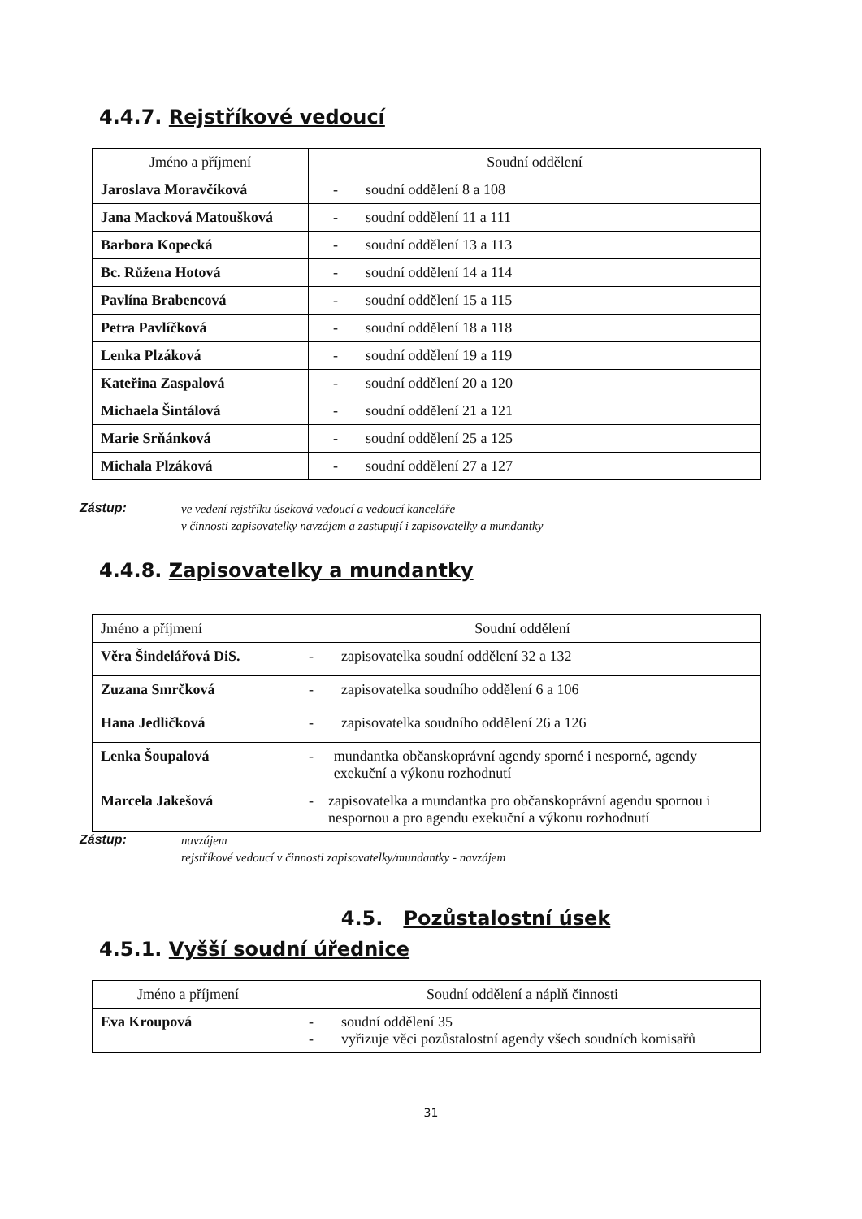4.4.7. Rejstříkové vedoucí
| Jméno a příjmení | Soudní oddělení |
| --- | --- |
| Jaroslava Moravčíková | - soudní oddělení 8 a 108 |
| Jana Macková Matoušková | - soudní oddělení 11 a 111 |
| Barbora Kopecká | - soudní oddělení 13 a 113 |
| Bc. Růžena Hotová | - soudní oddělení 14 a 114 |
| Pavlína Brabencová | - soudní oddělení 15 a 115 |
| Petra Pavlíčková | - soudní oddělení 18 a 118 |
| Lenka Plzáková | - soudní oddělení 19 a 119 |
| Kateřina Zaspalová | - soudní oddělení 20 a 120 |
| Michaela Šintálová | - soudní oddělení 21 a 121 |
| Marie Srňánková | - soudní oddělení 25 a 125 |
| Michala Plzáková | - soudní oddělení 27 a 127 |
Zástup: ve vedení rejstříku úseková vedoucí a vedoucí kanceláře
v činnosti zapisovatelky navzájem a zastupují i zapisovatelky a mundantky
4.4.8. Zapisovatelky a mundantky
| Jméno a příjmení | Soudní oddělení |
| --- | --- |
| Věra Šindelářová DiS. | - zapisovatelka soudní oddělení 32 a 132 |
| Zuzana Smrčková | - zapisovatelka soudního oddělení 6 a 106 |
| Hana Jedličková | - zapisovatelka soudního oddělení 26 a 126 |
| Lenka Šoupalová | - mundantka občanskoprávní agendy sporné i nesporné, agendy exekuční a výkonu rozhodnutí |
| Marcela Jakešová | - zapisovatelka a mundantka pro občanskoprávní agendu spornou i nespornou a pro agendu exekuční a výkonu rozhodnutí |
Zástup: navzájem
rejstříkové vedoucí v činnosti zapisovatelky/mundantky - navzájem
4.5. Pozůstalostní úsek
4.5.1. Vyšší soudní úřednice
| Jméno a příjmení | Soudní oddělení a náplň činnosti |
| --- | --- |
| Eva Kroupová | - soudní oddělení 35 - vyřizuje věci pozůstalostní agendy všech soudních komisařů |
31